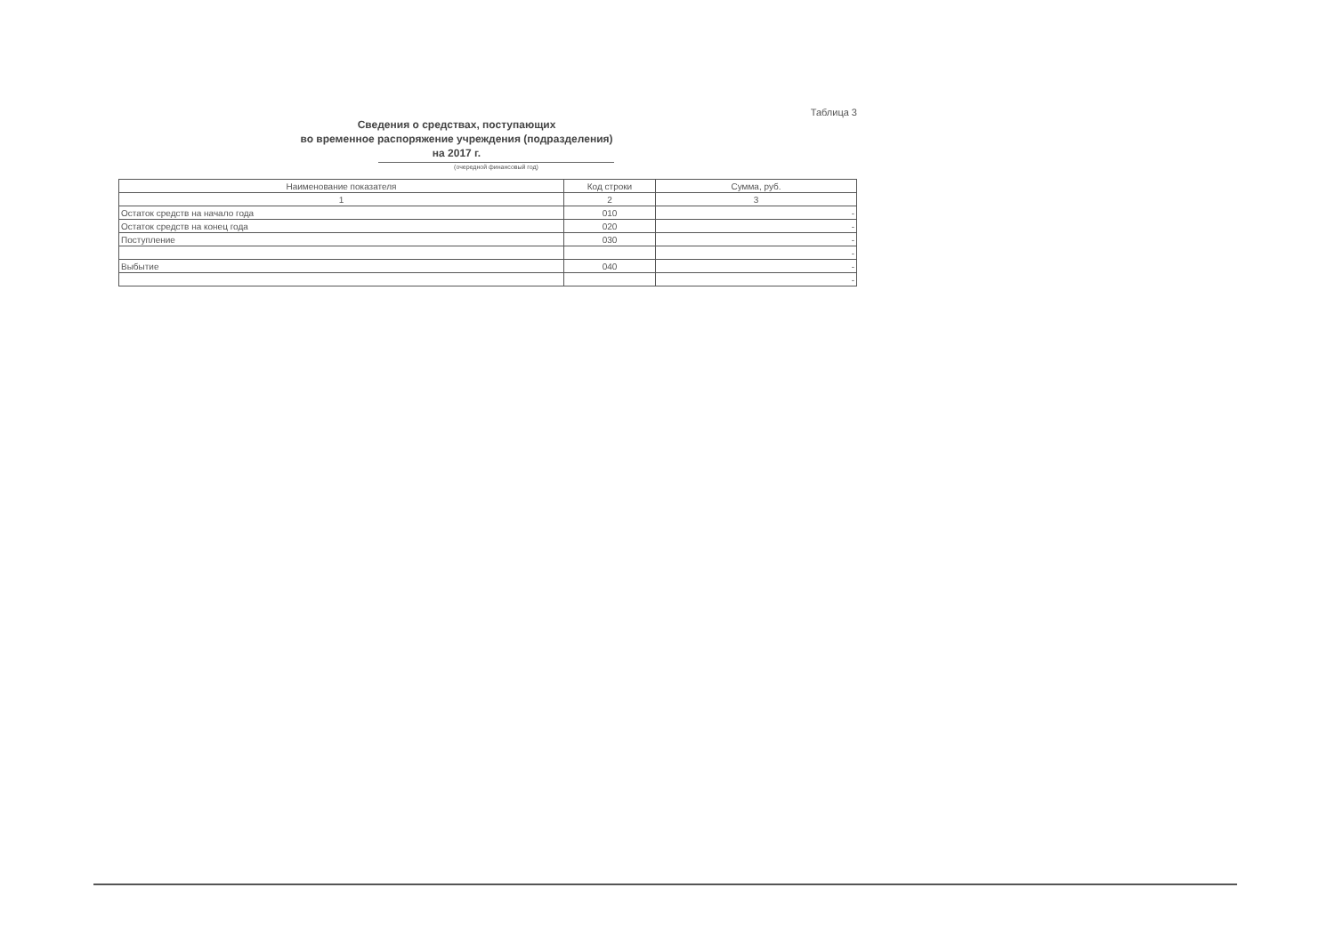Таблица 3
Сведения о средствах, поступающих
во временное распоряжение учреждения (подразделения)
на 2017 г.
(очередной финансовый год)
| Наименование показателя | Код строки | Сумма, руб. |
| --- | --- | --- |
| 1 | 2 | 3 |
| Остаток средств на начало года | 010 | - |
| Остаток средств на конец года | 020 | - |
| Поступление | 030 | - |
| | | - |
| Выбытие | 040 | - |
| | | - |